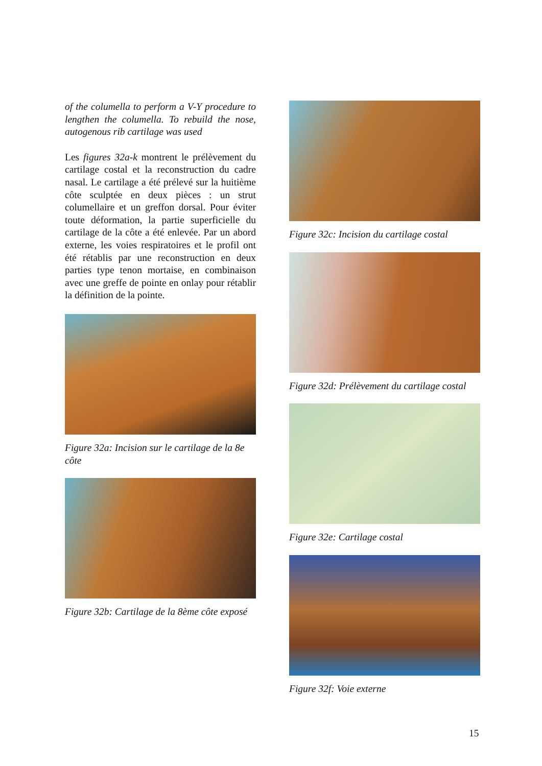of the columella to perform a V-Y procedure to lengthen the columella. To rebuild the nose, autogenous rib cartilage was used
Les figures 32a-k montrent le prélèvement du cartilage costal et la reconstruction du cadre nasal. Le cartilage a été prélevé sur la huitième côte sculptée en deux pièces : un strut columellaire et un greffon dorsal. Pour éviter toute déformation, la partie superficielle du cartilage de la côte a été enlevée. Par un abord externe, les voies respiratoires et le profil ont été rétablis par une reconstruction en deux parties type tenon mortaise, en combinaison avec une greffe de pointe en onlay pour rétablir la définition de la pointe.
Figure 32a: Incision sur le cartilage de la 8e côte
Figure 32b: Cartilage de la 8ème côte exposé
Figure 32c: Incision du cartilage costal
Figure 32d: Prélèvement du cartilage costal
Figure 32e: Cartilage costal
Figure 32f: Voie externe
15